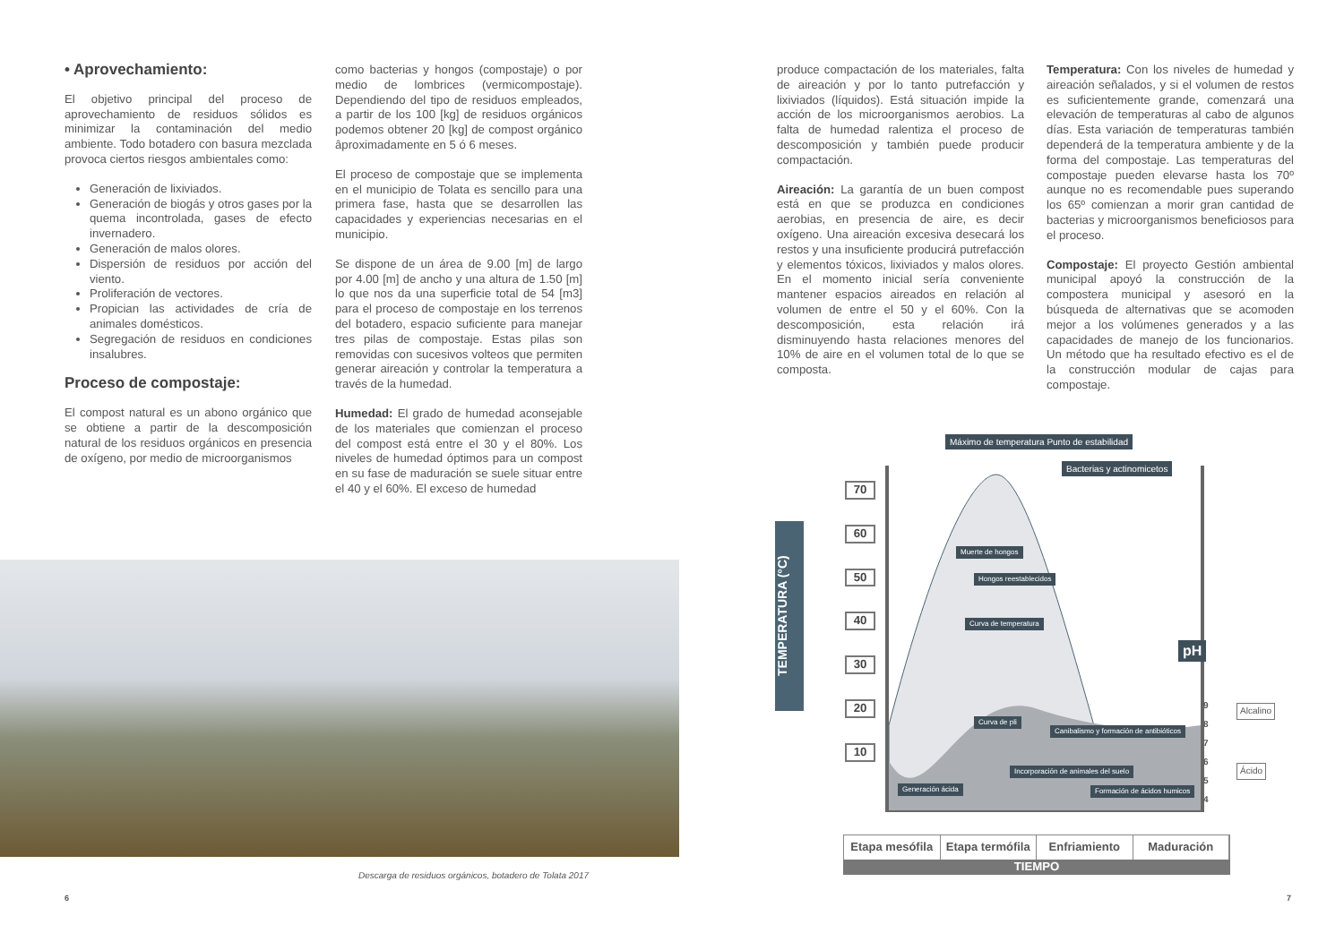• Aprovechamiento:
El objetivo principal del proceso de aprovechamiento de residuos sólidos es minimizar la contaminación del medio ambiente. Todo botadero con basura mezclada provoca ciertos riesgos ambientales como:
Generación de lixiviados.
Generación de biogás y otros gases por la quema incontrolada, gases de efecto invernadero.
Generación de malos olores.
Dispersión de residuos por acción del viento.
Proliferación de vectores.
Propician las actividades de cría de animales domésticos.
Segregación de residuos en condiciones insalubres.
Proceso de compostaje:
El compost natural es un abono orgánico que se obtiene a partir de la descomposición natural de los residuos orgánicos en presencia de oxígeno, por medio de microorganismos
como bacterias y hongos (compostaje) o por medio de lombrices (vermicompostaje). Dependiendo del tipo de residuos empleados, a partir de los 100 [kg] de residuos orgánicos podemos obtener 20 [kg] de compost orgánico âproximadamente en 5 ó 6 meses.
El proceso de compostaje que se implementa en el municipio de Tolata es sencillo para una primera fase, hasta que se desarrollen las capacidades y experiencias necesarias en el municipio.
Se dispone de un área de 9.00 [m] de largo por 4.00 [m] de ancho y una altura de 1.50 [m] lo que nos da una superficie total de 54 [m3] para el proceso de compostaje en los terrenos del botadero, espacio suficiente para manejar tres pilas de compostaje. Estas pilas son removidas con sucesivos volteos que permiten generar aireación y controlar la temperatura a través de la humedad.
Humedad: El grado de humedad aconsejable de los materiales que comienzan el proceso del compost está entre el 30 y el 80%. Los niveles de humedad óptimos para un compost en su fase de maduración se suele situar entre el 40 y el 60%. El exceso de humedad
Descarga de residuos orgánicos, botadero de Tolata 2017
6
produce compactación de los materiales, falta de aireación y por lo tanto putrefacción y lixiviados (líquidos). Está situación impide la acción de los microorganismos aerobios. La falta de humedad ralentiza el proceso de descomposición y también puede producir compactación.
Aireación: La garantía de un buen compost está en que se produzca en condiciones aerobias, en presencia de aire, es decir oxígeno. Una aireación excesiva desecará los restos y una insuficiente producirá putrefacción y elementos tóxicos, lixiviados y malos olores. En el momento inicial sería conveniente mantener espacios aireados en relación al volumen de entre el 50 y el 60%. Con la descomposición, esta relación irá disminuyendo hasta relaciones menores del 10% de aire en el volumen total de lo que se composta.
Temperatura: Con los niveles de humedad y aireación señalados, y si el volumen de restos es suficientemente grande, comenzará una elevación de temperaturas al cabo de algunos días. Esta variación de temperaturas también dependerá de la temperatura ambiente y de la forma del compostaje. Las temperaturas del compostaje pueden elevarse hasta los 70º aunque no es recomendable pues superando los 65º comienzan a morir gran cantidad de bacterias y microorganismos beneficiosos para el proceso.
Compostaje: El proyecto Gestión ambiental municipal apoyó la construcción de la compostera municipal y asesoró en la búsqueda de alternativas que se acomoden mejor a los volúmenes generados y a las capacidades de manejo de los funcionarios. Un método que ha resultado efectivo es el de la construcción modular de cajas para compostaje.
TEMPERATURA (°C)
70
60
50
40
30
20
10
Muerte de hongos
Hongos reestablecidos
Curva de temperatura
Curva de pli
Canibalismo y formación de antibióticos
Incorporación de animales del suelo
Generación ácida Formación de ácidos humicos
Máximo de temperatura Punto de estabilidad
Bacterias y actinomicetos
pH
9
8
7
6
5
4
Alcalino
Ácido
Etapa mesófila Etapa termófila Enfriamiento Maduración
TIEMPO
7